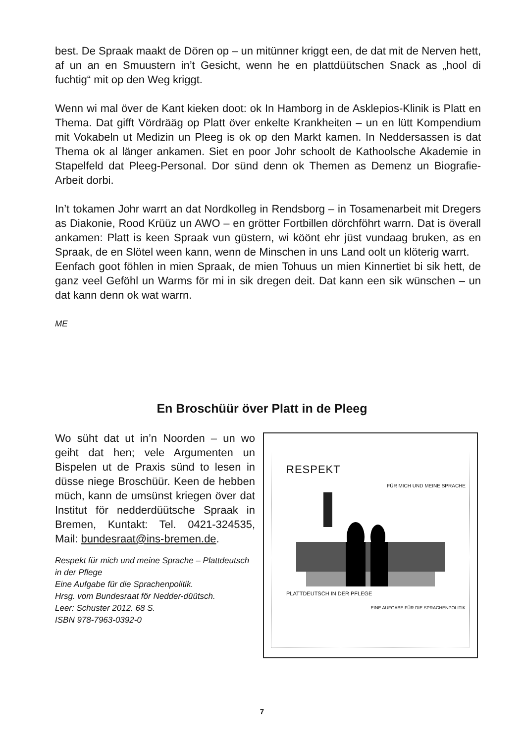best. De Spraak maakt de Dören op – un mitünner kriggt een, de dat mit de Nerven hett, af un an en Smuustern in’t Gesicht, wenn he en plattdüütschen Snack as „hool di fuchtig“ mit op den Weg kriggt.
Wenn wi mal över de Kant kieken doot: ok In Hamborg in de Asklepios-Klinik is Platt en Thema. Dat gifft Vördrääg op Platt över enkelte Krankheiten – un en lütt Kompendium mit Vokabeln ut Medizin un Pleeg is ok op den Markt kamen. In Neddersassen is dat Thema ok al länger ankamen. Siet en poor Johr schoolt de Kathoolsche Akademie in Stapelfeld dat Pleeg-Personal. Dor sünd denn ok Themen as Demenz un Biografie-Arbeit dorbi.
In’t tokamen Johr warrt an dat Nordkolleg in Rendsborg – in Tosamenarbeit mit Dregers as Diakonie, Rood Krüüz un AWO – en grötter Fortbillen dörchföhrt warrn. Dat is överall ankamen: Platt is keen Spraak vun güstern, wi köönt ehr jüst vundaag bruken, as en Spraak, de en Slötel ween kann, wenn de Minschen in uns Land oolt un klöterig warrt.
Eenfach goot föhlen in mien Spraak, de mien Tohuus un mien Kinnertiet bi sik hett, de ganz veel Geföhl un Warms för mi in sik dregen deit. Dat kann een sik wünschen – un dat kann denn ok wat warrn.
ME
En Broschüür över Platt in de Pleeg
Wo süht dat ut in’n Noorden – un wo geiht dat hen; vele Argumenten un Bispelen ut de Praxis sünd to lesen in düsse niege Broschüür. Keen de hebben müch, kann de umsünst kriegen över dat Institut för nedderdüütsche Spraak in Bremen, Kuntakt: Tel. 0421-324535, Mail: bundesraat@ins-bremen.de.
Respekt für mich und meine Sprache – Plattdeutsch in der Pflege
Eine Aufgabe für die Sprachenpolitik.
Hrsg. vom Bundesraat för Nedder-düütsch.
Leer: Schuster 2012. 68 S.
ISBN 978-7963-0392-0
RESPEKT
FÜR MICH UND MEINE SPRACHE
PLATTDEUTSCH IN DER PFLEGE
EINE AUFGABE FÜR DIE SPRACHENPOLITIK
7